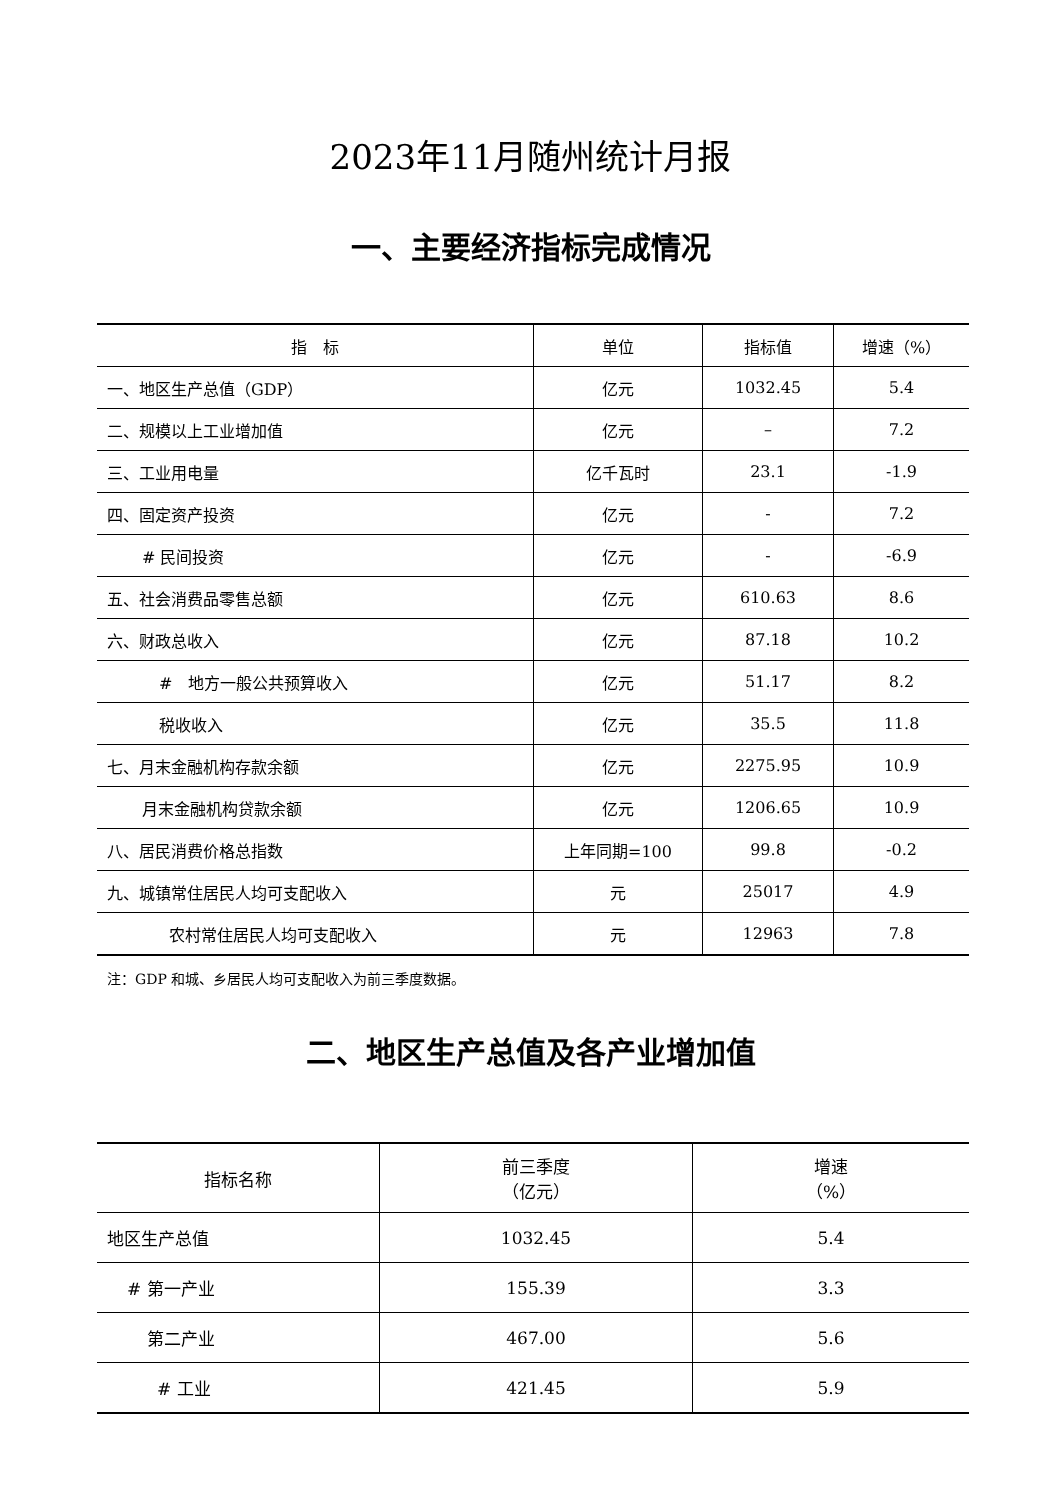2023年11月随州统计月报
一、主要经济指标完成情况
| 指 标 | 单位 | 指标值 | 增速（%） |
| --- | --- | --- | --- |
| 一、地区生产总值（GDP） | 亿元 | 1032.45 | 5.4 |
| 二、规模以上工业增加值 | 亿元 | – | 7.2 |
| 三、工业用电量 | 亿千瓦时 | 23.1 | -1.9 |
| 四、固定资产投资 | 亿元 | - | 7.2 |
| # 民间投资 | 亿元 | - | -6.9 |
| 五、社会消费品零售总额 | 亿元 | 610.63 | 8.6 |
| 六、财政总收入 | 亿元 | 87.18 | 10.2 |
| # 地方一般公共预算收入 | 亿元 | 51.17 | 8.2 |
| 税收收入 | 亿元 | 35.5 | 11.8 |
| 七、月末金融机构存款余额 | 亿元 | 2275.95 | 10.9 |
| 月末金融机构贷款余额 | 亿元 | 1206.65 | 10.9 |
| 八、居民消费价格总指数 | 上年同期=100 | 99.8 | -0.2 |
| 九、城镇常住居民人均可支配收入 | 元 | 25017 | 4.9 |
| 农村常住居民人均可支配收入 | 元 | 12963 | 7.8 |
注：GDP 和城、乡居民人均可支配收入为前三季度数据。
二、地区生产总值及各产业增加值
| 指标名称 | 前三季度 （亿元） | 增速 （%） |
| --- | --- | --- |
| 地区生产总值 | 1032.45 | 5.4 |
| # 第一产业 | 155.39 | 3.3 |
| 第二产业 | 467.00 | 5.6 |
| # 工业 | 421.45 | 5.9 |